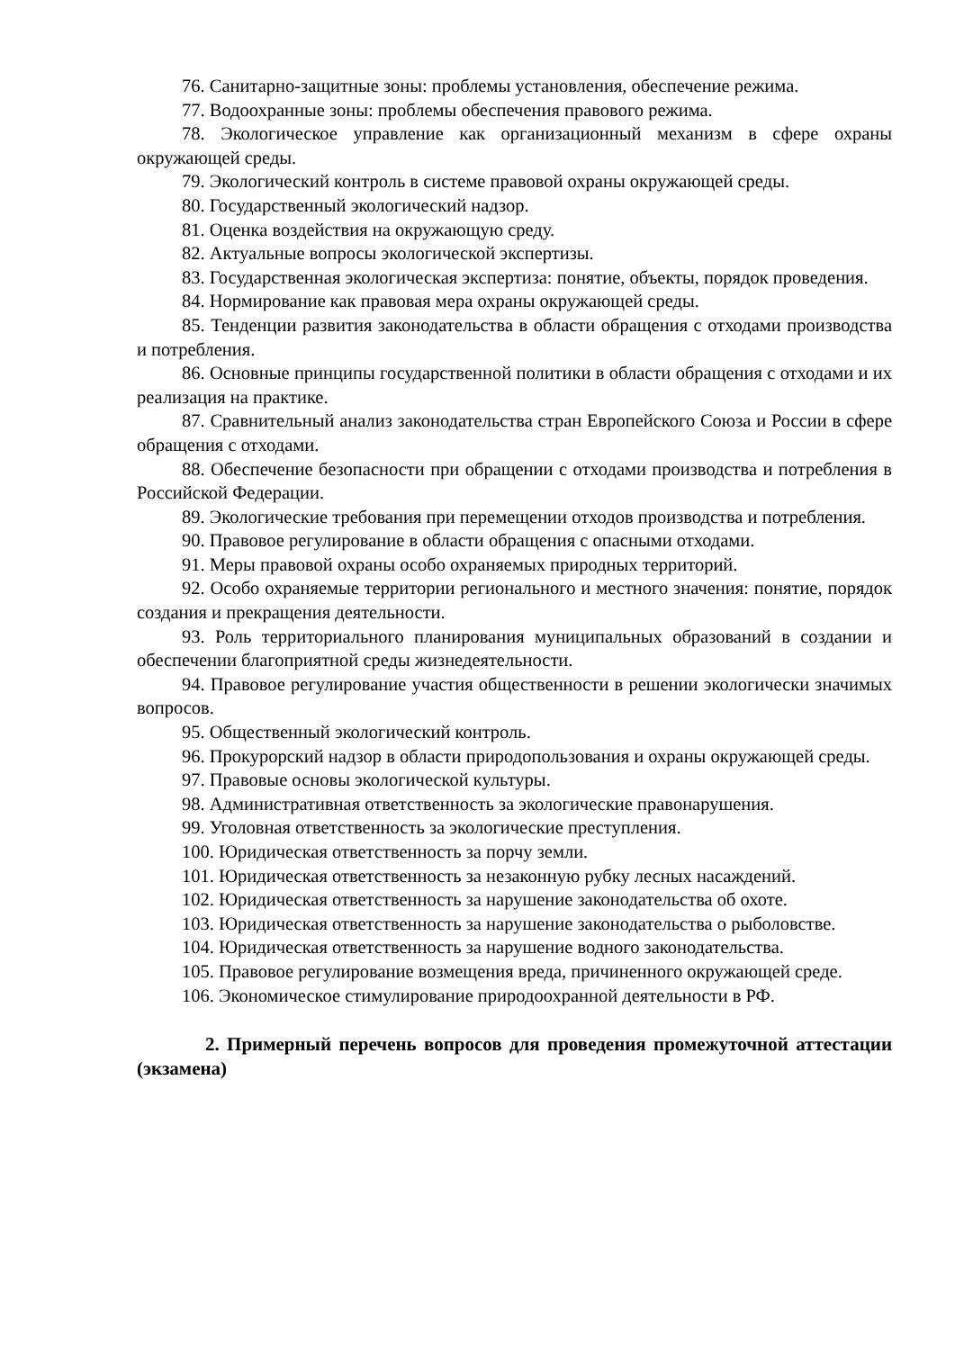76. Санитарно-защитные зоны: проблемы установления, обеспечение режима.
77. Водоохранные зоны: проблемы обеспечения правового режима.
78. Экологическое управление как организационный механизм в сфере охраны окружающей среды.
79. Экологический контроль в системе правовой охраны окружающей среды.
80. Государственный экологический надзор.
81. Оценка воздействия на окружающую среду.
82. Актуальные вопросы экологической экспертизы.
83. Государственная экологическая экспертиза: понятие, объекты, порядок проведения.
84. Нормирование как правовая мера охраны окружающей среды.
85. Тенденции развития законодательства в области обращения с отходами производства и потребления.
86. Основные принципы государственной политики в области обращения с отходами и их реализация на практике.
87. Сравнительный анализ законодательства стран Европейского Союза и России в сфере обращения с отходами.
88. Обеспечение безопасности при обращении с отходами производства и потребления в Российской Федерации.
89. Экологические требования при перемещении отходов производства и потребления.
90. Правовое регулирование в области обращения с опасными отходами.
91. Меры правовой охраны особо охраняемых природных территорий.
92. Особо охраняемые территории регионального и местного значения: понятие, порядок создания и прекращения деятельности.
93. Роль территориального планирования муниципальных образований в создании и обеспечении благоприятной среды жизнедеятельности.
94. Правовое регулирование участия общественности в решении экологически значимых вопросов.
95. Общественный экологический контроль.
96. Прокурорский надзор в области природопользования и охраны окружающей среды.
97. Правовые основы экологической культуры.
98. Административная ответственность за экологические правонарушения.
99. Уголовная ответственность за экологические преступления.
100. Юридическая ответственность за порчу земли.
101. Юридическая ответственность за незаконную рубку лесных насаждений.
102. Юридическая ответственность за нарушение законодательства об охоте.
103. Юридическая ответственность за нарушение законодательства о рыболовстве.
104. Юридическая ответственность за нарушение водного законодательства.
105. Правовое регулирование возмещения вреда, причиненного окружающей среде.
106. Экономическое стимулирование природоохранной деятельности в РФ.
2. Примерный перечень вопросов для проведения промежуточной аттестации (экзамена)